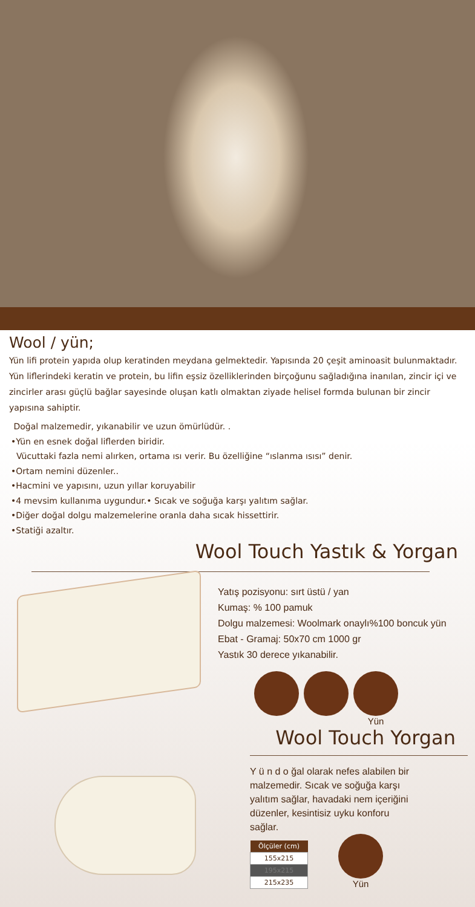Wool / yün;
Yün lifi protein yapıda olup keratinden meydana gelmektedir. Yapısında 20 çeşit aminoasit bulunmaktadır. Yün liflerindeki keratin ve protein, bu lifin eşsiz özelliklerinden birçoğunu sağladığına inanılan, zincir içi ve zincirler arası güçlü bağlar sayesinde oluşan katlı olmaktan ziyade helisel formda bulunan bir zincir yapısına sahiptir.
Doğal malzemedir, yıkanabilir ve uzun ömürlüdür. .
•Yün en esnek doğal liflerden biridir.
Vücuttaki fazla nemi alırken, ortama ısı verir. Bu özelliğine “ıslanma ısısı” denir.
•Ortam nemini düzenler..
•Hacmini ve yapısını, uzun yıllar koruyabilir
•4 mevsim kullanıma uygundur.• Sıcak ve soğuğa karşı yalıtım sağlar.
•Diğer doğal dolgu malzemelerine oranla daha sıcak hissettirir.
•Statiği azaltır.
Wool Touch Yastık & Yorgan
Yatış pozisyonu: sırt üstü / yan
Kumaş: % 100 pamuk
Dolgu malzemesi: Woolmark onaylı%100 boncuk yün
Ebat - Gramaj: 50x70 cm 1000 gr
Yastık 30 derece yıkanabilir.
Yün
Wool Touch Yorgan
Y ü n d o ğal olarak nefes alabilen bir malzemedir. Sıcak ve soğuğa karşı yalıtım sağlar, havadaki nem içeriğini düzenler, kesintisiz uyku konforu sağlar.
| Ölçüler (cm) |
| --- |
| 155x215 |
| 195x215 |
| 215x235 |
Yün